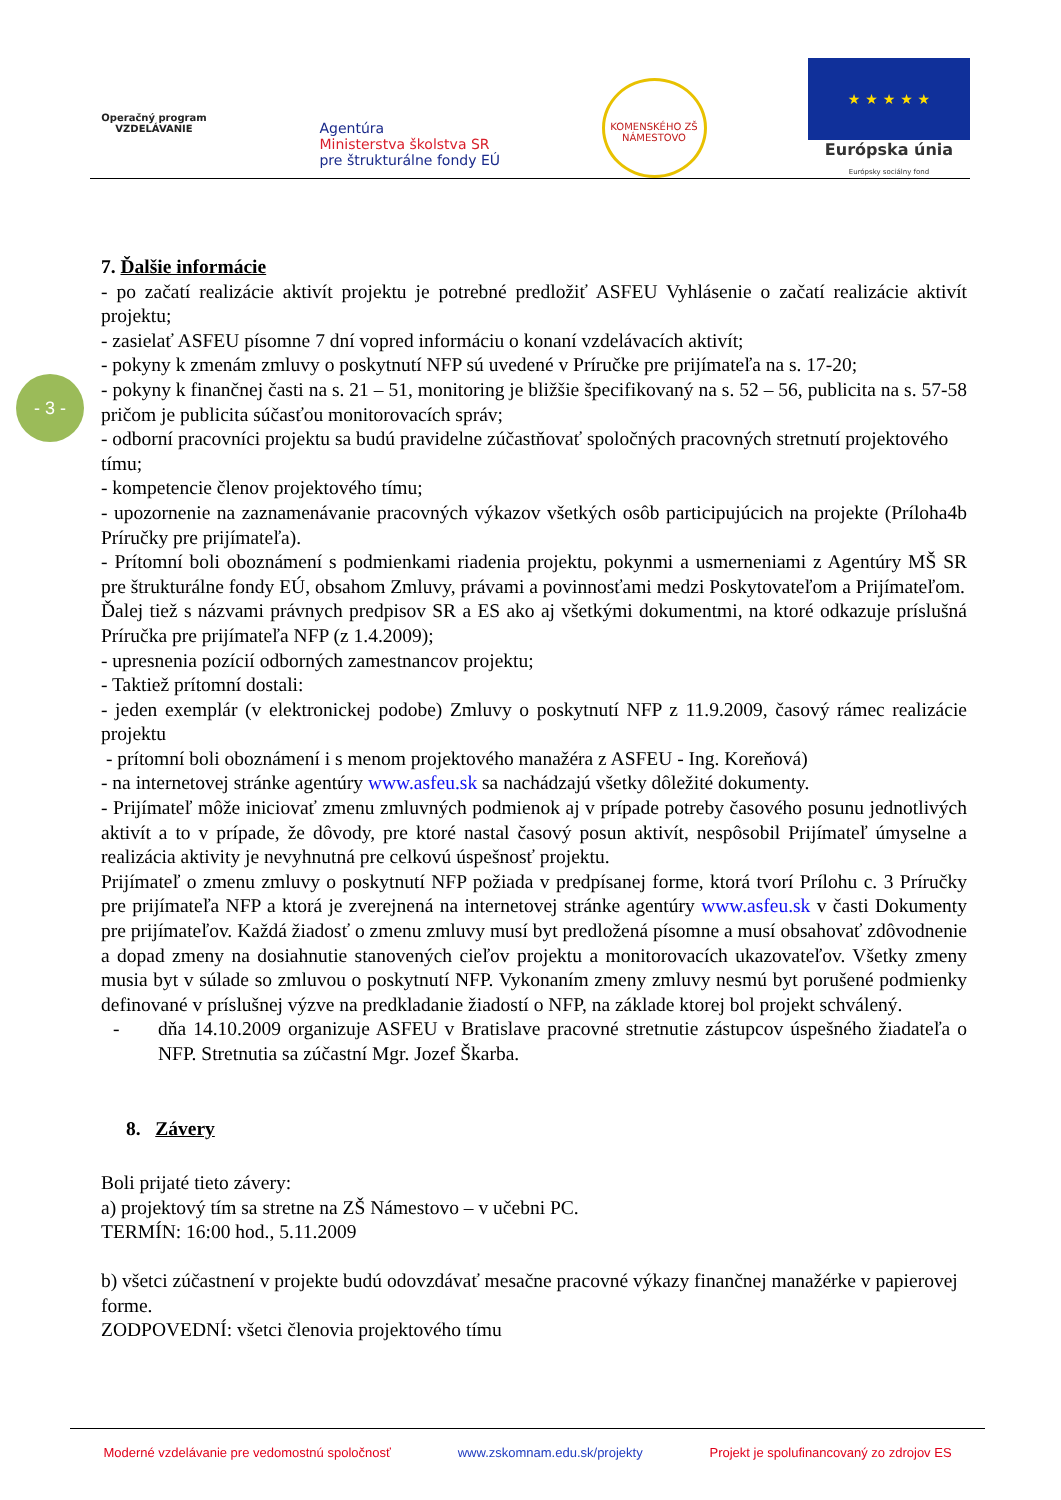Operačný program
VZDELÁVANIE
Agentúra
Ministerstva školstva SR
pre štrukturálne fondy EÚ
KOMENSKÉHO ZŠ
NÁMESTOVO
★ ★ ★ ★ ★
Európska únia
Európsky sociálny fond
- 3 -
7. Ďalšie informácie
- po začatí realizácie aktivít projektu je potrebné predložiť ASFEU Vyhlásenie o začatí realizácie aktivít projektu;
- zasielať ASFEU písomne 7 dní vopred informáciu o konaní vzdelávacích aktivít;
- pokyny k zmenám zmluvy o poskytnutí NFP sú uvedené v Príručke pre prijímateľa na s. 17-20;
- pokyny k finančnej časti na s. 21 – 51, monitoring je bližšie špecifikovaný na s. 52 – 56, publicita na s. 57-58 pričom je publicita súčasťou monitorovacích správ;
- odborní pracovníci projektu sa budú pravidelne zúčastňovať spoločných pracovných stretnutí projektového tímu;
- kompetencie členov projektového tímu;
- upozornenie na zaznamenávanie pracovných výkazov všetkých osôb participujúcich na projekte (Príloha4b Príručky pre prijímateľa).
- Prítomní boli oboznámení s podmienkami riadenia projektu, pokynmi a usmerneniami z Agentúry MŠ SR pre štrukturálne fondy EÚ, obsahom Zmluvy, právami a povinnosťami medzi Poskytovateľom a Prijímateľom.
Ďalej tiež s názvami právnych predpisov SR a ES ako aj všetkými dokumentmi, na ktoré odkazuje príslušná Príručka pre prijímateľa NFP (z 1.4.2009);
- upresnenia pozícií odborných zamestnancov projektu;
- Taktiež prítomní dostali:
- jeden exemplár (v elektronickej podobe) Zmluvy o poskytnutí NFP z 11.9.2009, časový rámec realizácie projektu
- prítomní boli oboznámení i s menom projektového manažéra z ASFEU - Ing. Koreňová)
- na internetovej stránke agentúry www.asfeu.sk sa nachádzajú všetky dôležité dokumenty.
- Prijímateľ môže iniciovať zmenu zmluvných podmienok aj v prípade potreby časového posunu jednotlivých aktivít a to v prípade, že dôvody, pre ktoré nastal časový posun aktivít, nespôsobil Prijímateľ úmyselne a realizácia aktivity je nevyhnutná pre celkovú úspešnosť projektu.
Prijímateľ o zmenu zmluvy o poskytnutí NFP požiada v predpísanej forme, ktorá tvorí Prílohu c. 3 Príručky pre prijímateľa NFP a ktorá je zverejnená na internetovej stránke agentúry www.asfeu.sk v časti Dokumenty pre prijímateľov. Každá žiadosť o zmenu zmluvy musí byt predložená písomne a musí obsahovať zdôvodnenie a dopad zmeny na dosiahnutie stanovených cieľov projektu a monitorovacích ukazovateľov. Všetky zmeny musia byt v súlade so zmluvou o poskytnutí NFP. Vykonaním zmeny zmluvy nesmú byt porušené podmienky definované v príslušnej výzve na predkladanie žiadostí o NFP, na základe ktorej bol projekt schválený.
- dňa 14.10.2009 organizuje ASFEU v Bratislave pracovné stretnutie zástupcov úspešného žiadateľa o NFP. Stretnutia sa zúčastní Mgr. Jozef Škarba.
8. Závery
Boli prijaté tieto závery:
a) projektový tím sa stretne na ZŠ Námestovo – v učebni PC.
TERMÍN: 16:00 hod., 5.11.2009
b) všetci zúčastnení v projekte budú odovzdávať mesačne pracovné výkazy finančnej manažérke v papierovej forme.
ZODPOVEDNÍ: všetci členovia projektového tímu
Moderné vzdelávanie pre vedomostnú spoločnosť www.zskomnam.edu.sk/projekty Projekt je spolufinancovaný zo zdrojov ES